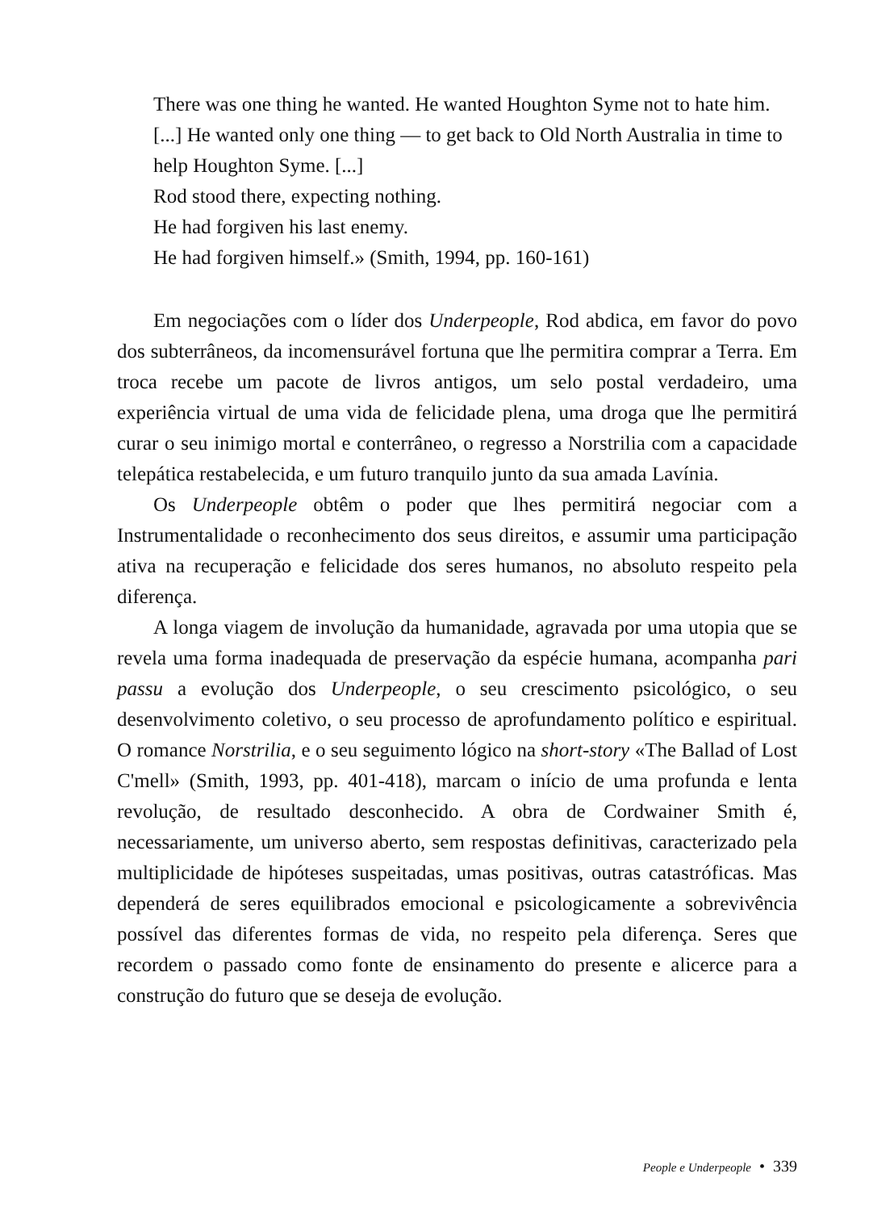There was one thing he wanted. He wanted Houghton Syme not to hate him. [...] He wanted only one thing — to get back to Old North Australia in time to help Houghton Syme. [...]
Rod stood there, expecting nothing.
He had forgiven his last enemy.
He had forgiven himself.» (Smith, 1994, pp. 160-161)
Em negociações com o líder dos Underpeople, Rod abdica, em favor do povo dos subterrâneos, da incomensurável fortuna que lhe permitira comprar a Terra. Em troca recebe um pacote de livros antigos, um selo postal verdadeiro, uma experiência virtual de uma vida de felicidade plena, uma droga que lhe permitirá curar o seu inimigo mortal e conterrâneo, o regresso a Norstrilia com a capacidade telepática restabelecida, e um futuro tranquilo junto da sua amada Lavínia.
Os Underpeople obtêm o poder que lhes permitirá negociar com a Instrumentalidade o reconhecimento dos seus direitos, e assumir uma participação ativa na recuperação e felicidade dos seres humanos, no absoluto respeito pela diferença.
A longa viagem de involução da humanidade, agravada por uma utopia que se revela uma forma inadequada de preservação da espécie humana, acompanha pari passu a evolução dos Underpeople, o seu crescimento psicológico, o seu desenvolvimento coletivo, o seu processo de aprofundamento político e espiritual. O romance Norstrilia, e o seu seguimento lógico na short-story «The Ballad of Lost C'mell» (Smith, 1993, pp. 401-418), marcam o início de uma profunda e lenta revolução, de resultado desconhecido. A obra de Cordwainer Smith é, necessariamente, um universo aberto, sem respostas definitivas, caracterizado pela multiplicidade de hipóteses suspeitadas, umas positivas, outras catastróficas. Mas dependerá de seres equilibrados emocional e psicologicamente a sobrevivência possível das diferentes formas de vida, no respeito pela diferença. Seres que recordem o passado como fonte de ensinamento do presente e alicerce para a construção do futuro que se deseja de evolução.
People e Underpeople • 339